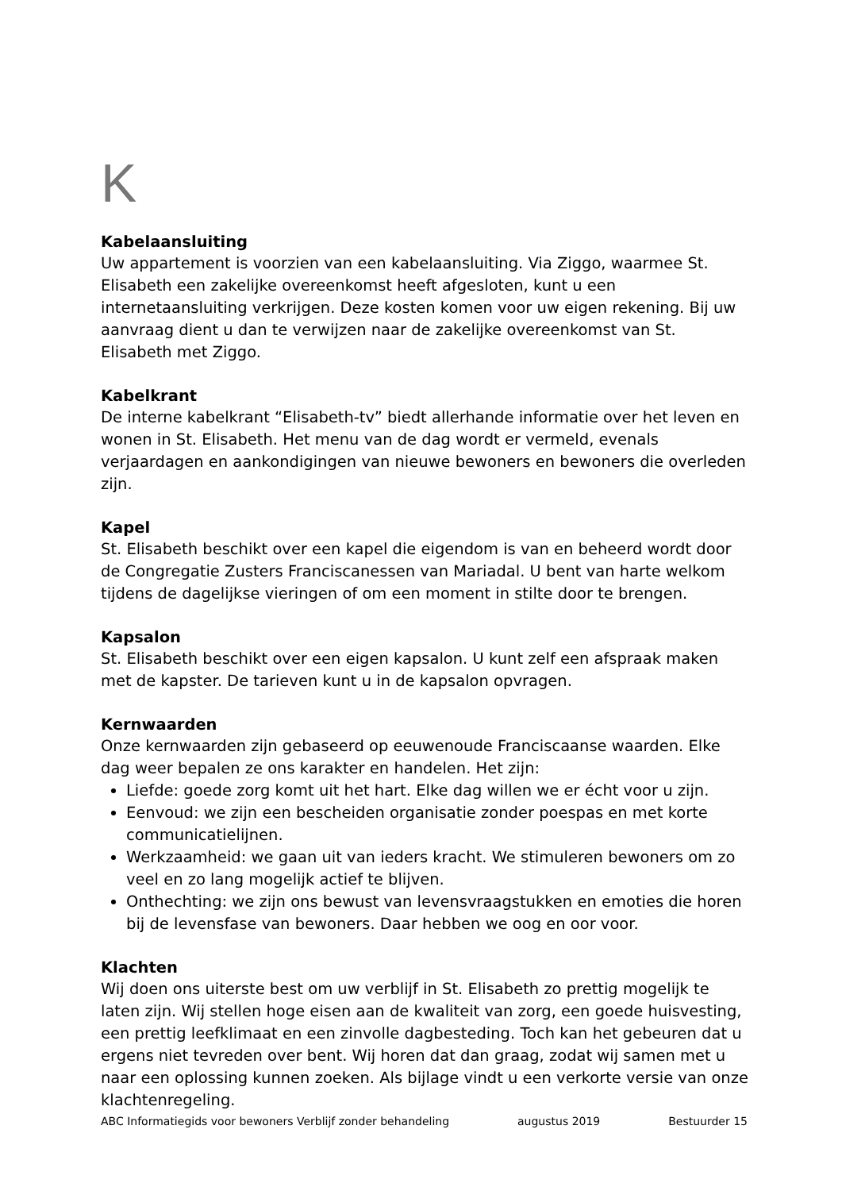K
Kabelaansluiting
Uw appartement is voorzien van een kabelaansluiting. Via Ziggo, waarmee St. Elisabeth een zakelijke overeenkomst heeft afgesloten, kunt u een internetaansluiting verkrijgen. Deze kosten komen voor uw eigen rekening. Bij uw aanvraag dient u dan te verwijzen naar de zakelijke overeenkomst van St. Elisabeth met Ziggo.
Kabelkrant
De interne kabelkrant “Elisabeth-tv” biedt allerhande informatie over het leven en wonen in St. Elisabeth. Het menu van de dag wordt er vermeld, evenals verjaardagen en aankondigingen van nieuwe bewoners en bewoners die overleden zijn.
Kapel
St. Elisabeth beschikt over een kapel die eigendom is van en beheerd wordt door de Congregatie Zusters Franciscanessen van Mariadal. U bent van harte welkom tijdens de dagelijkse vieringen of om een moment in stilte door te brengen.
Kapsalon
St. Elisabeth beschikt over een eigen kapsalon. U kunt zelf een afspraak maken met de kapster. De tarieven kunt u in de kapsalon opvragen.
Kernwaarden
Onze kernwaarden zijn gebaseerd op eeuwenoude Franciscaanse waarden. Elke dag weer bepalen ze ons karakter en handelen. Het zijn:
Liefde: goede zorg komt uit het hart. Elke dag willen we er écht voor u zijn.
Eenvoud: we zijn een bescheiden organisatie zonder poespas en met korte communicatielijnen.
Werkzaamheid: we gaan uit van ieders kracht. We stimuleren bewoners om zo veel en zo lang mogelijk actief te blijven.
Onthechting: we zijn ons bewust van levensvraagstukken en emoties die horen bij de levensfase van bewoners. Daar hebben we oog en oor voor.
Klachten
Wij doen ons uiterste best om uw verblijf in St. Elisabeth zo prettig mogelijk te laten zijn. Wij stellen hoge eisen aan de kwaliteit van zorg, een goede huisvesting, een prettig leefklimaat en een zinvolle dagbesteding. Toch kan het gebeuren dat u ergens niet tevreden over bent. Wij horen dat dan graag, zodat wij samen met u naar een oplossing kunnen zoeken. Als bijlage vindt u een verkorte versie van onze klachtenregeling.
ABC Informatiegids voor bewoners Verblijf zonder behandeling augustus 2019 Bestuurder 15